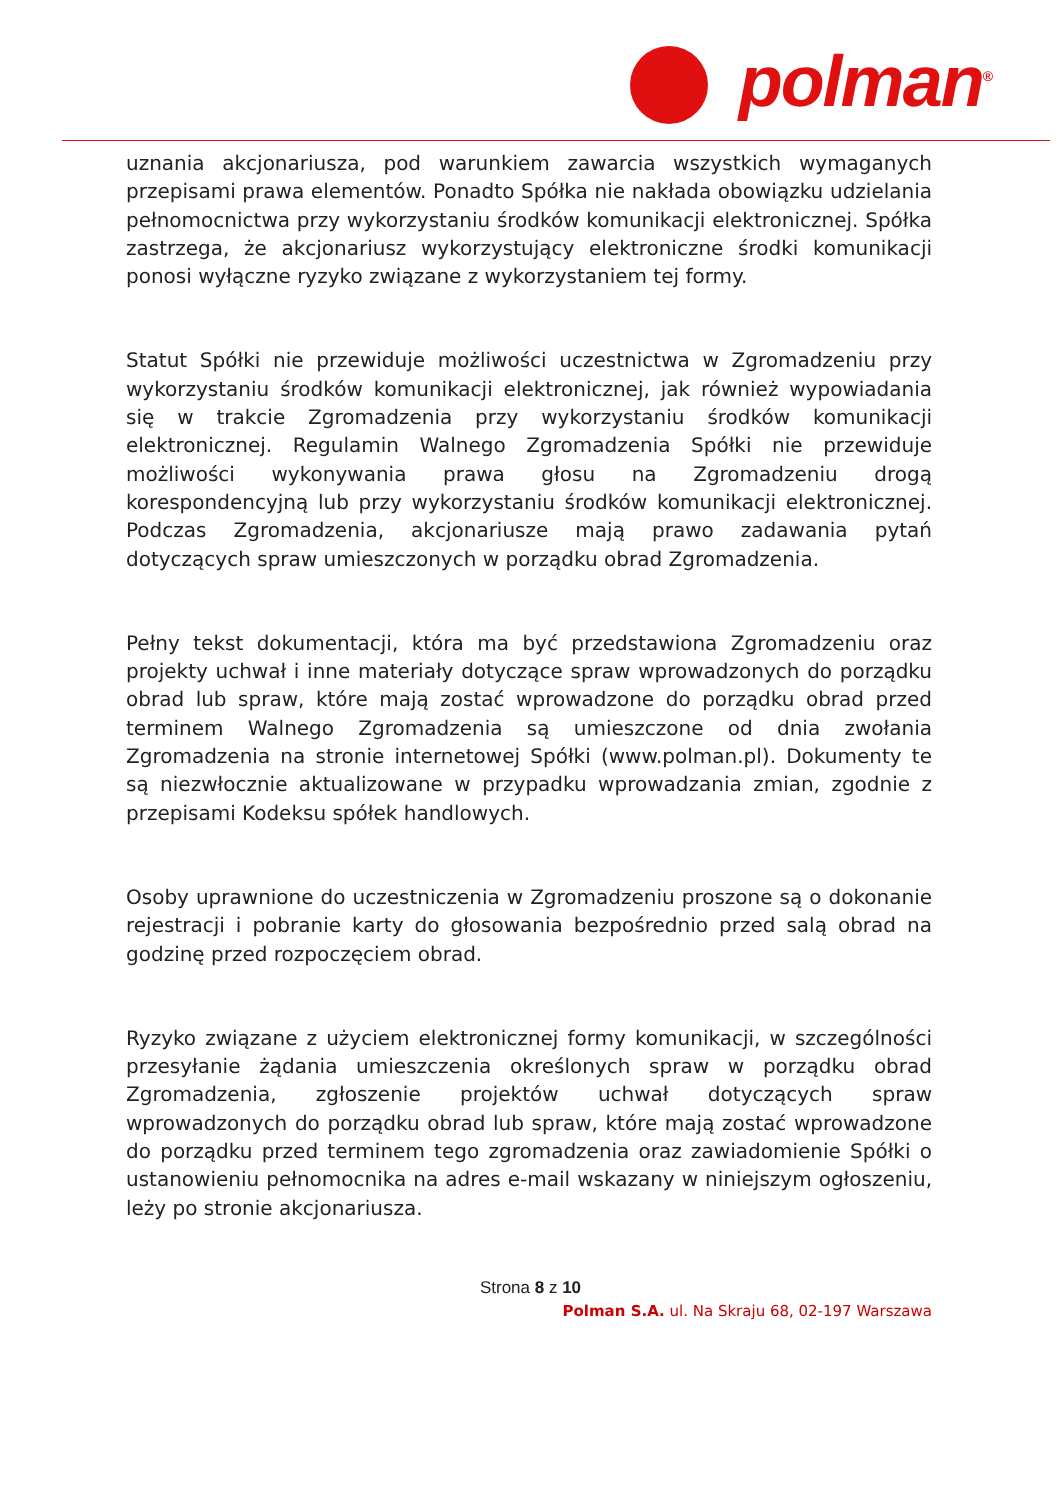polman<sup>®</sup>
uznania akcjonariusza, pod warunkiem zawarcia wszystkich wymaganych przepisami prawa elementów. Ponadto Spółka nie nakłada obowiązku udzielania pełnomocnictwa przy wykorzystaniu środków komunikacji elektronicznej. Spółka zastrzega, że akcjonariusz wykorzystujący elektroniczne środki komunikacji ponosi wyłączne ryzyko związane z wykorzystaniem tej formy.
Statut Spółki nie przewiduje możliwości uczestnictwa w Zgromadzeniu przy wykorzystaniu środków komunikacji elektronicznej, jak również wypowiadania się w trakcie Zgromadzenia przy wykorzystaniu środków komunikacji elektronicznej. Regulamin Walnego Zgromadzenia Spółki nie przewiduje możliwości wykonywania prawa głosu na Zgromadzeniu drogą korespondencyjną lub przy wykorzystaniu środków komunikacji elektronicznej. Podczas Zgromadzenia, akcjonariusze mają prawo zadawania pytań dotyczących spraw umieszczonych w porządku obrad Zgromadzenia.
Pełny tekst dokumentacji, która ma być przedstawiona Zgromadzeniu oraz projekty uchwał i inne materiały dotyczące spraw wprowadzonych do porządku obrad lub spraw, które mają zostać wprowadzone do porządku obrad przed terminem Walnego Zgromadzenia są umieszczone od dnia zwołania Zgromadzenia na stronie internetowej Spółki (www.polman.pl). Dokumenty te są niezwłocznie aktualizowane w przypadku wprowadzania zmian, zgodnie z przepisami Kodeksu spółek handlowych.
Osoby uprawnione do uczestniczenia w Zgromadzeniu proszone są o dokonanie rejestracji i pobranie karty do głosowania bezpośrednio przed salą obrad na godzinę przed rozpoczęciem obrad.
Ryzyko związane z użyciem elektronicznej formy komunikacji, w szczególności przesyłanie żądania umieszczenia określonych spraw w porządku obrad Zgromadzenia, zgłoszenie projektów uchwał dotyczących spraw wprowadzonych do porządku obrad lub spraw, które mają zostać wprowadzone do porządku przed terminem tego zgromadzenia oraz zawiadomienie Spółki o ustanowieniu pełnomocnika na adres e-mail wskazany w niniejszym ogłoszeniu, leży po stronie akcjonariusza.
Strona 8 z 10
Polman S.A. ul. Na Skraju 68, 02-197 Warszawa